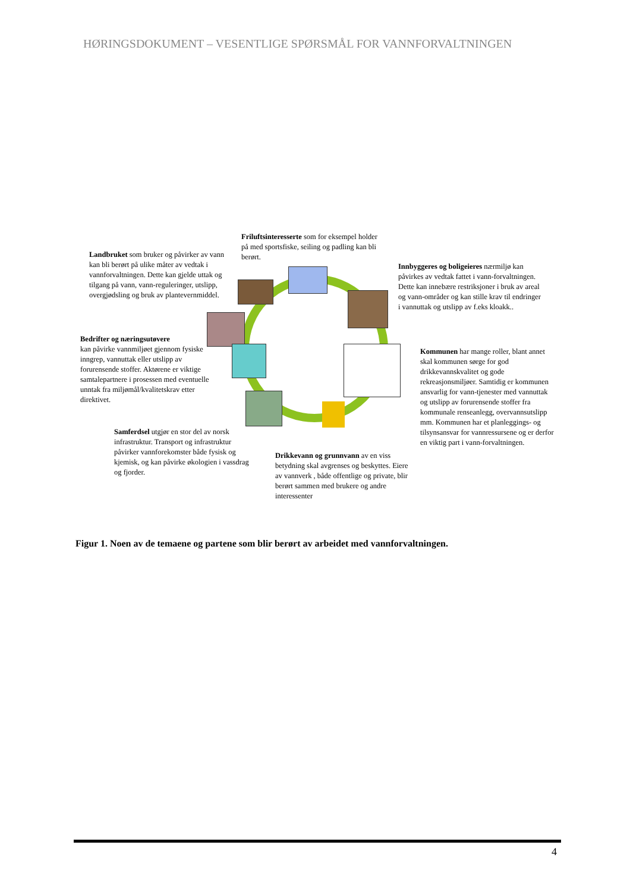HØRINGSDOKUMENT – VESENTLIGE SPØRSMÅL FOR VANNFORVALTNINGEN
Friluftsinteresserte som for eksempel holder på med sportsfiske, seiling og padling kan bli berørt.
Landbruket som bruker og påvirker av vann kan bli berørt på ulike måter av vedtak i vannforvaltningen. Dette kan gjelde uttak og tilgang på vann, vann-reguleringer, utslipp, overgjødsling og bruk av plantevernmiddel.
Innbyggeres og boligeieres nærmiljø kan påvirkes av vedtak fattet i vann-forvaltningen. Dette kan innebære restriksjoner i bruk av areal og vann-områder og kan stille krav til endringer i vannuttak og utslipp av f.eks kloakk..
Bedrifter og næringsutøvere
kan påvirke vannmiljøet gjennom fysiske inngrep, vannuttak eller utslipp av forurensende stoffer. Aktørene er viktige samtalepartnere i prosessen med eventuelle unntak fra miljømål/kvalitetskrav etter direktivet.
Kommunen har mange roller, blant annet skal kommunen sørge for god drikkevannskvalitet og gode rekreasjonsmiljøer. Samtidig er kommunen ansvarlig for vann-tjenester med vannuttak og utslipp av forurensende stoffer fra kommunale renseanlegg, overvannsutslipp mm. Kommunen har et planleggings- og tilsynsansvar for vannressursene og er derfor en viktig part i vann-forvaltningen.
Samferdsel utgjør en stor del av norsk infrastruktur. Transport og infrastruktur påvirker vannforekomster både fysisk og kjemisk, og kan påvirke økologien i vassdrag og fjorder.
Drikkevann og grunnvann av en viss betydning skal avgrenses og beskyttes. Eiere av vannverk , både offentlige og private, blir berørt sammen med brukere og andre interessenter
Figur 1. Noen av de temaene og partene som blir berørt av arbeidet med vannforvaltningen.
4